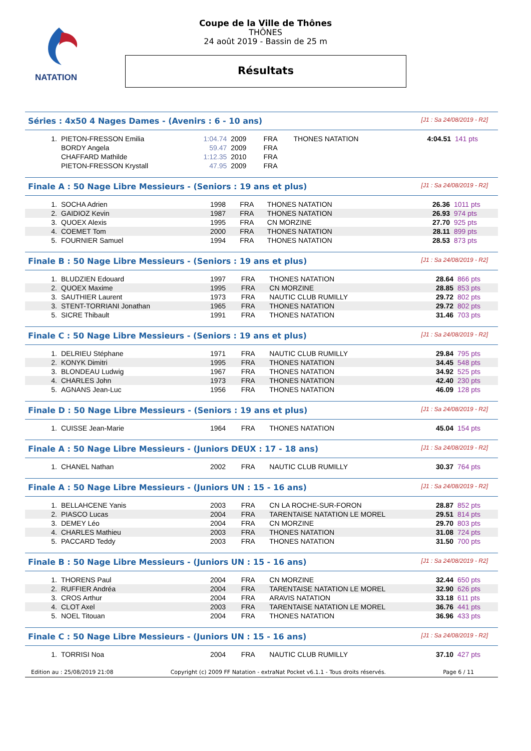NATATION
Coupe de la Ville de Thônes
THÔNES
24 août 2019 - Bassin de 25 m
Résultats
Séries : 4x50 4 Nages Dames - (Avenirs : 6 - 10 ans) [J1 : Sa 24/08/2019 - R2]
| 1. | PIETON-FRESSON Emilia | 1:04.74 | 2009 | FRA | THONES NATATION | 4:04.51 | 141 pts |
| | BORDY Angela | 59.47 | 2009 | FRA | | | |
| | CHAFFARD Mathilde | 1:12.35 | 2010 | FRA | | | |
| | PIETON-FRESSON Krystall | 47.95 | 2009 | FRA | | | |
Finale A : 50 Nage Libre Messieurs - (Seniors : 19 ans et plus) [J1 : Sa 24/08/2019 - R2]
| 1. | SOCHA Adrien | 1998 | FRA | THONES NATATION | 26.36 | 1011 pts |
| 2. | GAIDIOZ Kevin | 1987 | FRA | THONES NATATION | 26.93 | 974 pts |
| 3. | QUOEX Alexis | 1995 | FRA | CN MORZINE | 27.70 | 925 pts |
| 4. | COEMET Tom | 2000 | FRA | THONES NATATION | 28.11 | 899 pts |
| 5. | FOURNIER Samuel | 1994 | FRA | THONES NATATION | 28.53 | 873 pts |
Finale B : 50 Nage Libre Messieurs - (Seniors : 19 ans et plus) [J1 : Sa 24/08/2019 - R2]
| 1. | BLUDZIEN Edouard | 1997 | FRA | THONES NATATION | 28.64 | 866 pts |
| 2. | QUOEX Maxime | 1995 | FRA | CN MORZINE | 28.85 | 853 pts |
| 3. | SAUTHIER Laurent | 1973 | FRA | NAUTIC CLUB RUMILLY | 29.72 | 802 pts |
| 3. | STENT-TORRIANI Jonathan | 1965 | FRA | THONES NATATION | 29.72 | 802 pts |
| 5. | SICRE Thibault | 1991 | FRA | THONES NATATION | 31.46 | 703 pts |
Finale C : 50 Nage Libre Messieurs - (Seniors : 19 ans et plus) [J1 : Sa 24/08/2019 - R2]
| 1. | DELRIEU Stéphane | 1971 | FRA | NAUTIC CLUB RUMILLY | 29.84 | 795 pts |
| 2. | KONYK Dimitri | 1995 | FRA | THONES NATATION | 34.45 | 548 pts |
| 3. | BLONDEAU Ludwig | 1967 | FRA | THONES NATATION | 34.92 | 525 pts |
| 4. | CHARLES John | 1973 | FRA | THONES NATATION | 42.40 | 230 pts |
| 5. | AGNANS Jean-Luc | 1956 | FRA | THONES NATATION | 46.09 | 128 pts |
Finale D : 50 Nage Libre Messieurs - (Seniors : 19 ans et plus) [J1 : Sa 24/08/2019 - R2]
| 1. | CUISSE Jean-Marie | 1964 | FRA | THONES NATATION | 45.04 | 154 pts |
Finale A : 50 Nage Libre Messieurs - (Juniors DEUX : 17 - 18 ans) [J1 : Sa 24/08/2019 - R2]
| 1. | CHANEL Nathan | 2002 | FRA | NAUTIC CLUB RUMILLY | 30.37 | 764 pts |
Finale A : 50 Nage Libre Messieurs - (Juniors UN : 15 - 16 ans) [J1 : Sa 24/08/2019 - R2]
| 1. | BELLAHCENE Yanis | 2003 | FRA | CN LA ROCHE-SUR-FORON | 28.87 | 852 pts |
| 2. | PIASCO Lucas | 2004 | FRA | TARENTAISE NATATION LE MOREL | 29.51 | 814 pts |
| 3. | DEMEY Léo | 2004 | FRA | CN MORZINE | 29.70 | 803 pts |
| 4. | CHARLES Mathieu | 2003 | FRA | THONES NATATION | 31.08 | 724 pts |
| 5. | PACCARD Teddy | 2003 | FRA | THONES NATATION | 31.50 | 700 pts |
Finale B : 50 Nage Libre Messieurs - (Juniors UN : 15 - 16 ans) [J1 : Sa 24/08/2019 - R2]
| 1. | THORENS Paul | 2004 | FRA | CN MORZINE | 32.44 | 650 pts |
| 2. | RUFFIER Andréa | 2004 | FRA | TARENTAISE NATATION LE MOREL | 32.90 | 626 pts |
| 3. | CROS Arthur | 2004 | FRA | ARAVIS NATATION | 33.18 | 611 pts |
| 4. | CLOT Axel | 2003 | FRA | TARENTAISE NATATION LE MOREL | 36.76 | 441 pts |
| 5. | NOEL Titouan | 2004 | FRA | THONES NATATION | 36.96 | 433 pts |
Finale C : 50 Nage Libre Messieurs - (Juniors UN : 15 - 16 ans) [J1 : Sa 24/08/2019 - R2]
| 1. | TORRISI Noa | 2004 | FRA | NAUTIC CLUB RUMILLY | 37.10 | 427 pts |
Edition au : 25/08/2019 21:08 Copyright (c) 2009 FF Natation - extraNat Pocket v6.1.1 - Tous droits réservés. Page 6 / 11